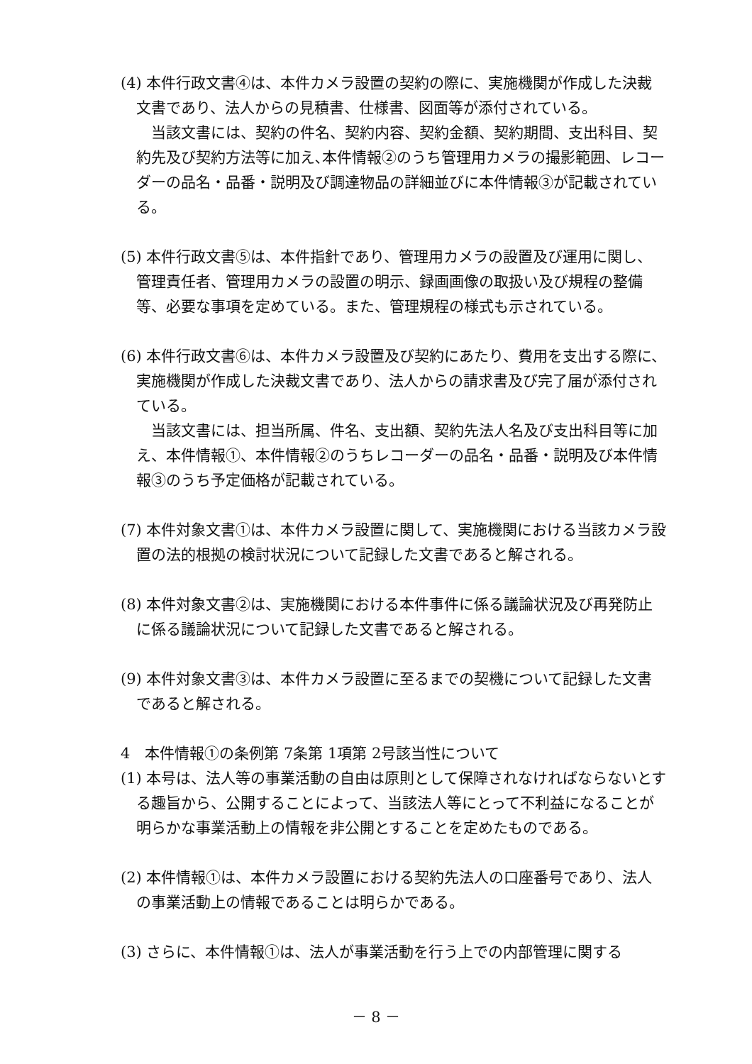(4) 本件行政文書④は、本件カメラ設置の契約の際に、実施機関が作成した決裁文書であり、法人からの見積書、仕様書、図面等が添付されている。
当該文書には、契約の件名、契約内容、契約金額、契約期間、支出科目、契約先及び契約方法等に加え､本件情報②のうち管理用カメラの撮影範囲、レコーダーの品名・品番・説明及び調達物品の詳細並びに本件情報③が記載されている。
(5) 本件行政文書⑤は、本件指針であり、管理用カメラの設置及び運用に関し、管理責任者、管理用カメラの設置の明示、録画画像の取扱い及び規程の整備等、必要な事項を定めている。また、管理規程の様式も示されている。
(6) 本件行政文書⑥は、本件カメラ設置及び契約にあたり、費用を支出する際に、実施機関が作成した決裁文書であり、法人からの請求書及び完了届が添付されている。
当該文書には、担当所属、件名、支出額、契約先法人名及び支出科目等に加え、本件情報①、本件情報②のうちレコーダーの品名・品番・説明及び本件情報③のうち予定価格が記載されている。
(7) 本件対象文書①は、本件カメラ設置に関して、実施機関における当該カメラ設置の法的根拠の検討状況について記録した文書であると解される。
(8) 本件対象文書②は、実施機関における本件事件に係る議論状況及び再発防止に係る議論状況について記録した文書であると解される。
(9) 本件対象文書③は、本件カメラ設置に至るまでの契機について記録した文書であると解される。
4　本件情報①の条例第 7条第 1項第 2号該当性について
(1) 本号は、法人等の事業活動の自由は原則として保障されなければならないとする趣旨から、公開することによって、当該法人等にとって不利益になることが明らかな事業活動上の情報を非公開とすることを定めたものである。
(2) 本件情報①は、本件カメラ設置における契約先法人の口座番号であり、法人の事業活動上の情報であることは明らかである。
(3) さらに、本件情報①は、法人が事業活動を行う上での内部管理に関する
－ 8 －